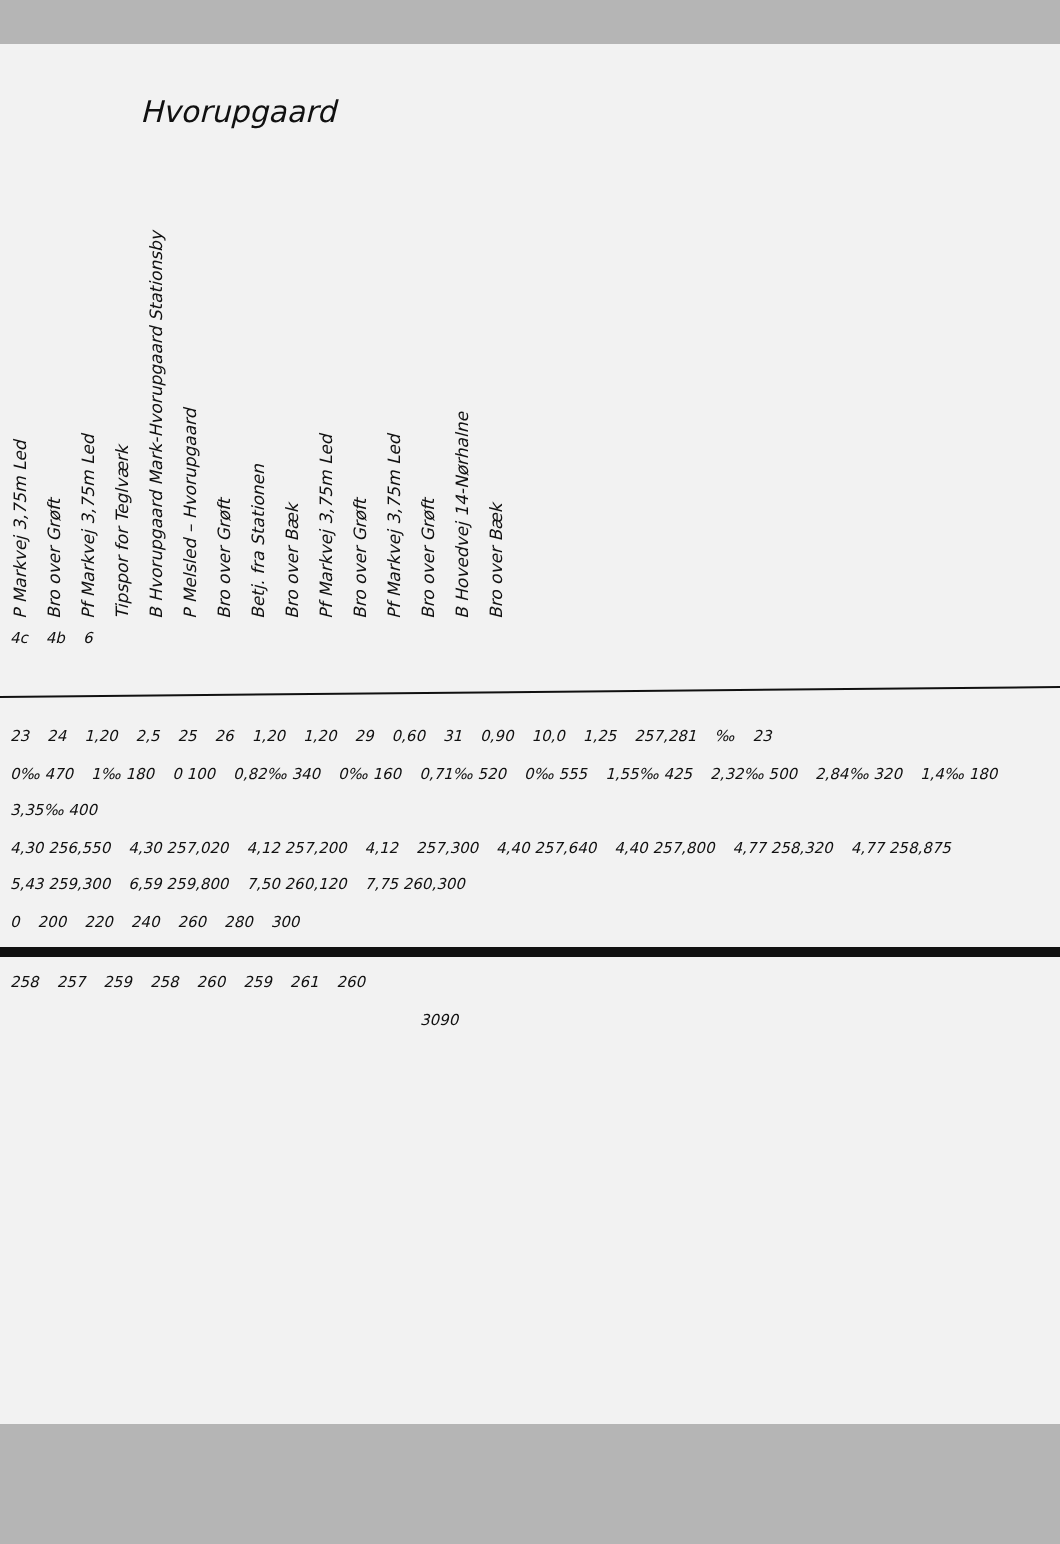Hvorupgaard
P Markvej 3,75m Led
Bro over Grøft
Pf Markvej 3,75m Led
Tipspor for Teglværk
B Hvorupgaard Mark-Hvorupgaard Stationsby
P Melsled – Hvorupgaard
Bro over Grøft
Betj. fra Stationen
Bro over Bæk
Pf Markvej 3,75m Led
Bro over Grøft
Pf Markvej 3,75m Led
Bro over Grøft
B Hovedvej 14-Nørhalne
Bro over Bæk
4c 4b 6
23 24 1,20 2,5 25 26 1,20 1,20 29 0,60 31 0,90 10,0 1,25 257,281 ‰ 23
0‰ 470 1‰ 180 0 100 0,82‰ 340 0‰ 160 0,71‰ 520 0‰ 555 1,55‰ 425 2,32‰ 500 2,84‰ 320 1,4‰ 180 3,35‰ 400
4,30 256,550 4,30 257,020 4,12 257,200 4,12 257,300 4,40 257,640 4,40 257,800 4,77 258,320 4,77 258,875 5,43 259,300 6,59 259,800 7,50 260,120 7,75 260,300
0 200 220 240 260 280 300
258 257 259 258 260 259 261 260
3090